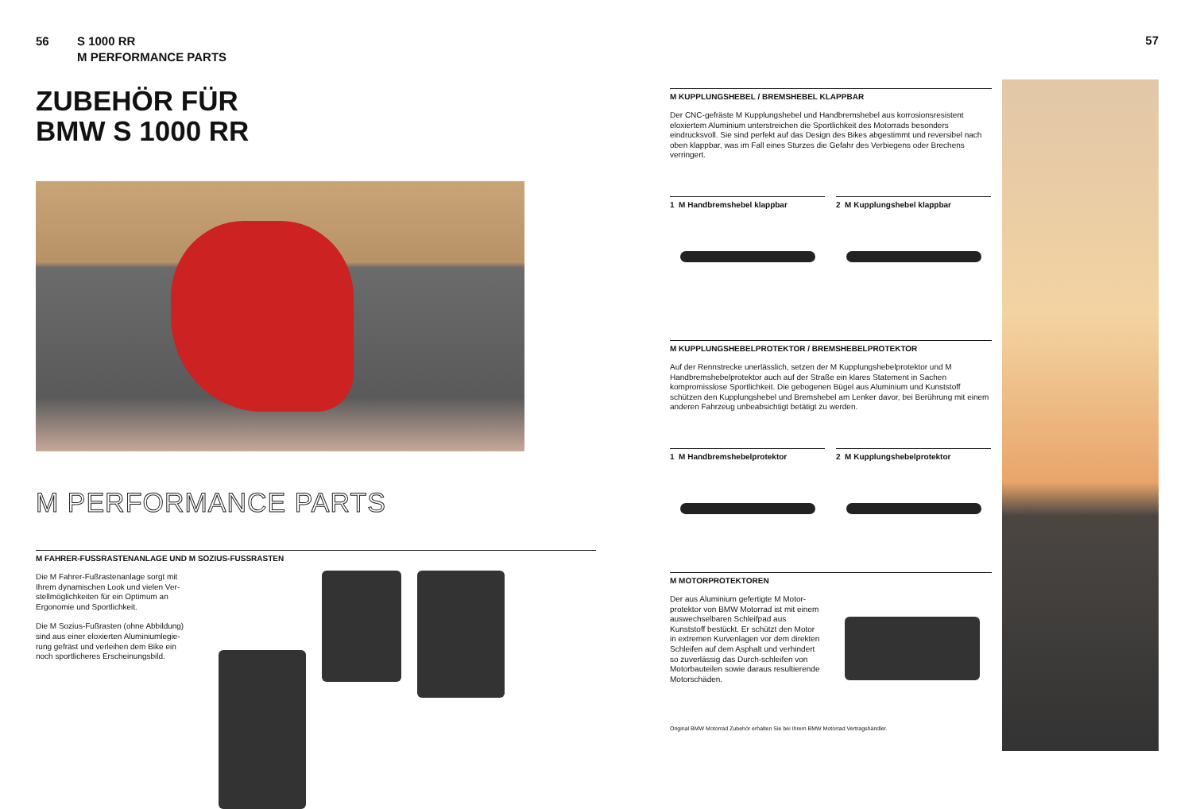56 S 1000 RR
M PERFORMANCE PARTS
ZUBEHÖR FÜR
BMW S 1000 RR
M PERFORMANCE PARTS
M FAHRER-FUSSRASTENANLAGE UND M SOZIUS-FUSSRASTEN
Die M Fahrer-Fußrastenanlage sorgt mit Ihrem dynamischen Look und vielen Ver-stellmöglichkeiten für ein Optimum an Ergonomie und Sportlichkeit.
Die M Sozius-Fußrasten (ohne Abbildung) sind aus einer eloxierten Aluminiumlegie-rung gefräst und verleihen dem Bike ein noch sportlicheres Erscheinungsbild.
M KUPPLUNGSHEBEL / BREMSHEBEL KLAPPBAR
Der CNC-gefräste M Kupplungshebel und Handbremshebel aus korrosionsresistent eloxiertem Aluminium unterstreichen die Sportlichkeit des Motorrads besonders eindrucksvoll. Sie sind perfekt auf das Design des Bikes abgestimmt und reversibel nach oben klappbar, was im Fall eines Sturzes die Gefahr des Verbiegens oder Brechens verringert.
1 M Handbremshebel klappbar 2 M Kupplungshebel klappbar
M KUPPLUNGSHEBELPROTEKTOR / BREMSHEBELPROTEKTOR
Auf der Rennstrecke unerlässlich, setzen der M Kupplungshebelprotektor und M Handbremshebelprotektor auch auf der Straße ein klares Statement in Sachen kompromisslose Sportlichkeit. Die gebogenen Bügel aus Aluminium und Kunststoff schützen den Kupplungshebel und Bremshebel am Lenker davor, bei Berührung mit einem anderen Fahrzeug unbeabsichtigt betätigt zu werden.
1 M Handbremshebelprotektor 2 M Kupplungshebelprotektor
M MOTORPROTEKTOREN
Der aus Aluminium gefertigte M Motor-protektor von BMW Motorrad ist mit einem auswechselbaren Schleifpad aus Kunststoff bestückt. Er schützt den Motor in extremen Kurvenlagen vor dem direkten Schleifen auf dem Asphalt und verhindert so zuverlässig das Durch-schleifen von Motorbauteilen sowie daraus resultierende Motorschäden.
Original BMW Motorrad Zubehör erhalten Sie bei Ihrem BMW Motorrad Vertragshändler.
57